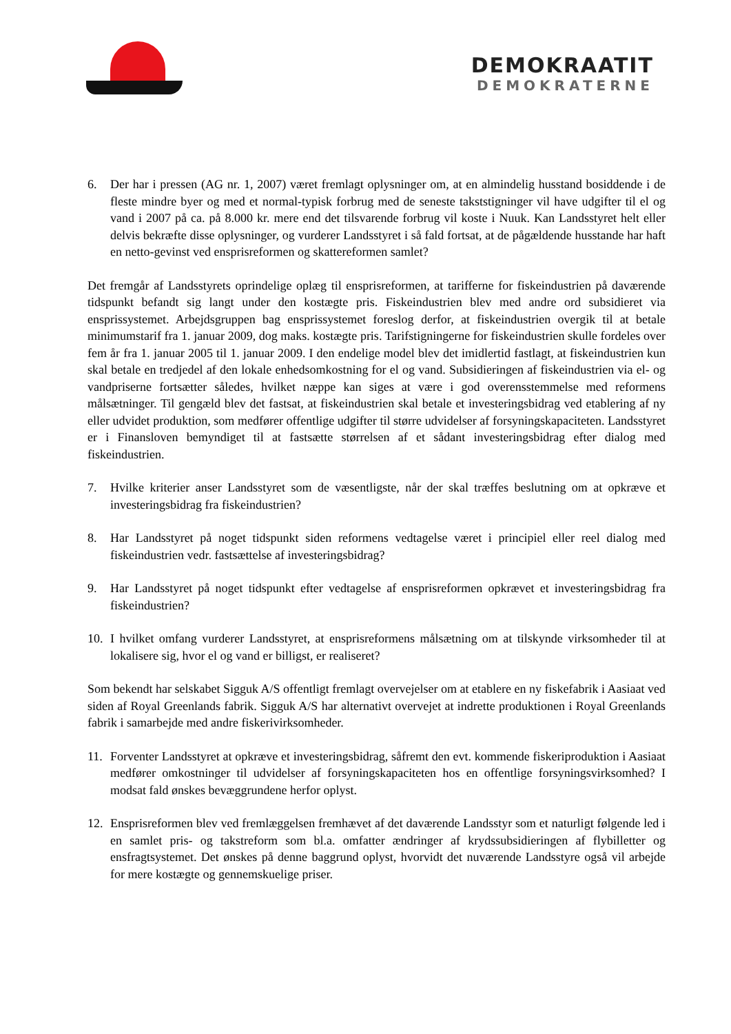DEMOKRAATIT
DEMOKRATERNE
6. Der har i pressen (AG nr. 1, 2007) været fremlagt oplysninger om, at en almindelig husstand bosiddende i de fleste mindre byer og med et normal-typisk forbrug med de seneste takststigninger vil have udgifter til el og vand i 2007 på ca. på 8.000 kr. mere end det tilsvarende forbrug vil koste i Nuuk. Kan Landsstyret helt eller delvis bekræfte disse oplysninger, og vurderer Landsstyret i så fald fortsat, at de pågældende husstande har haft en netto-gevinst ved ensprisreformen og skattereformen samlet?
Det fremgår af Landsstyrets oprindelige oplæg til ensprisreformen, at tarifferne for fiskeindustrien på daværende tidspunkt befandt sig langt under den kostægte pris. Fiskeindustrien blev med andre ord subsidieret via ensprissystemet. Arbejdsgruppen bag ensprissystemet foreslog derfor, at fiskeindustrien overgik til at betale minimumstarif fra 1. januar 2009, dog maks. kostægte pris. Tarifstigningerne for fiskeindustrien skulle fordeles over fem år fra 1. januar 2005 til 1. januar 2009. I den endelige model blev det imidlertid fastlagt, at fiskeindustrien kun skal betale en tredjedel af den lokale enhedsomkostning for el og vand. Subsidieringen af fiskeindustrien via el- og vandpriserne fortsætter således, hvilket næppe kan siges at være i god overensstemmelse med reformens målsætninger. Til gengæld blev det fastsat, at fiskeindustrien skal betale et investeringsbidrag ved etablering af ny eller udvidet produktion, som medfører offentlige udgifter til større udvidelser af forsyningskapaciteten. Landsstyret er i Finansloven bemyndiget til at fastsætte størrelsen af et sådant investeringsbidrag efter dialog med fiskeindustrien.
7. Hvilke kriterier anser Landsstyret som de væsentligste, når der skal træffes beslutning om at opkræve et investeringsbidrag fra fiskeindustrien?
8. Har Landsstyret på noget tidspunkt siden reformens vedtagelse været i principiel eller reel dialog med fiskeindustrien vedr. fastsættelse af investeringsbidrag?
9. Har Landsstyret på noget tidspunkt efter vedtagelse af ensprisreformen opkrævet et investeringsbidrag fra fiskeindustrien?
10. I hvilket omfang vurderer Landsstyret, at ensprisreformens målsætning om at tilskynde virksomheder til at lokalisere sig, hvor el og vand er billigst, er realiseret?
Som bekendt har selskabet Sigguk A/S offentligt fremlagt overvejelser om at etablere en ny fiskefabrik i Aasiaat ved siden af Royal Greenlands fabrik. Sigguk A/S har alternativt overvejet at indrette produktionen i Royal Greenlands fabrik i samarbejde med andre fiskerivirksomheder.
11. Forventer Landsstyret at opkræve et investeringsbidrag, såfremt den evt. kommende fiskeriproduktion i Aasiaat medfører omkostninger til udvidelser af forsyningskapaciteten hos en offentlige forsyningsvirksomhed? I modsat fald ønskes bevæggrundene herfor oplyst.
12. Ensprisreformen blev ved fremlæggelsen fremhævet af det daværende Landsstyr som et naturligt følgende led i en samlet pris- og takstreform som bl.a. omfatter ændringer af krydssubsidieringen af flybilletter og ensfragtsystemet. Det ønskes på denne baggrund oplyst, hvorvidt det nuværende Landsstyre også vil arbejde for mere kostægte og gennemskuelige priser.